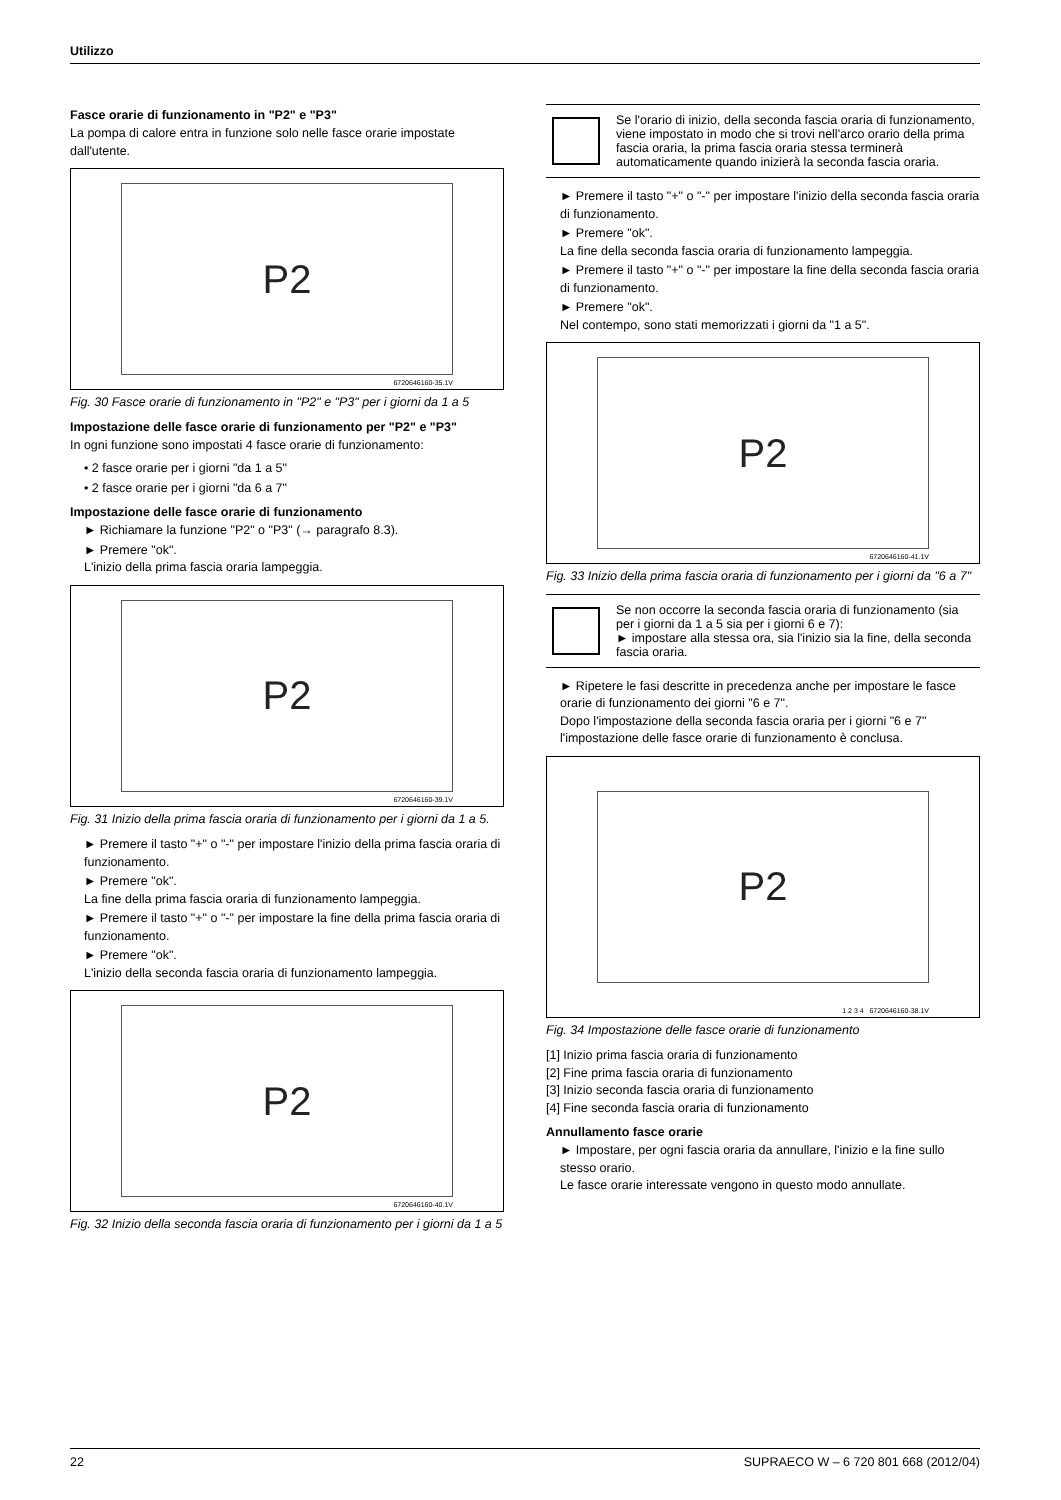Utilizzo
Fasce orarie di funzionamento in "P2" e "P3"
La pompa di calore entra in funzione solo nelle fasce orarie impostate dall'utente.
P2
6720646160-35.1V
Fig. 30 Fasce orarie di funzionamento in "P2" e "P3" per i giorni da 1 a 5
Impostazione delle fasce orarie di funzionamento per "P2" e "P3"
In ogni funzione sono impostati 4 fasce orarie di funzionamento:
• 2 fasce orarie per i giorni "da 1 a 5"
• 2 fasce orarie per i giorni "da 6 a 7"
Impostazione delle fasce orarie di funzionamento
► Richiamare la funzione "P2" o "P3" (→ paragrafo 8.3).
► Premere "ok".
L'inizio della prima fascia oraria lampeggia.
P2
6720646160-39.1V
Fig. 31 Inizio della prima fascia oraria di funzionamento per i giorni da 1 a 5.
► Premere il tasto "+" o "-" per impostare l'inizio della prima fascia oraria di funzionamento.
► Premere "ok".
La fine della prima fascia oraria di funzionamento lampeggia.
► Premere il tasto "+" o "-" per impostare la fine della prima fascia oraria di funzionamento.
► Premere "ok".
L'inizio della seconda fascia oraria di funzionamento lampeggia.
P2
6720646160-40.1V
Fig. 32 Inizio della seconda fascia oraria di funzionamento per i giorni da 1 a 5
Se l'orario di inizio, della seconda fascia oraria di funzionamento, viene impostato in modo che si trovi nell'arco orario della prima fascia oraria, la prima fascia oraria stessa terminerà automaticamente quando inizierà la seconda fascia oraria.
► Premere il tasto "+" o "-" per impostare l'inizio della seconda fascia oraria di funzionamento.
► Premere "ok".
La fine della seconda fascia oraria di funzionamento lampeggia.
► Premere il tasto "+" o "-" per impostare la fine della seconda fascia oraria di funzionamento.
► Premere "ok".
Nel contempo, sono stati memorizzati i giorni da "1 a 5".
P2
6720646160-41.1V
Fig. 33 Inizio della prima fascia oraria di funzionamento per i giorni da "6 a 7"
Se non occorre la seconda fascia oraria di funzionamento (sia per i giorni da 1 a 5 sia per i giorni 6 e 7):
► impostare alla stessa ora, sia l'inizio sia la fine, della seconda fascia oraria.
► Ripetere le fasi descritte in precedenza anche per impostare le fasce orarie di funzionamento dei giorni "6 e 7".
Dopo l'impostazione della seconda fascia oraria per i giorni "6 e 7" l'impostazione delle fasce orarie di funzionamento è conclusa.
P2
1 2 3 4 6720646160-38.1V
Fig. 34 Impostazione delle fasce orarie di funzionamento
[1] Inizio prima fascia oraria di funzionamento
[2] Fine prima fascia oraria di funzionamento
[3] Inizio seconda fascia oraria di funzionamento
[4] Fine seconda fascia oraria di funzionamento
Annullamento fasce orarie
► Impostare, per ogni fascia oraria da annullare, l'inizio e la fine sullo stesso orario.
Le fasce orarie interessate vengono in questo modo annullate.
22 SUPRAECO W – 6 720 801 668 (2012/04)